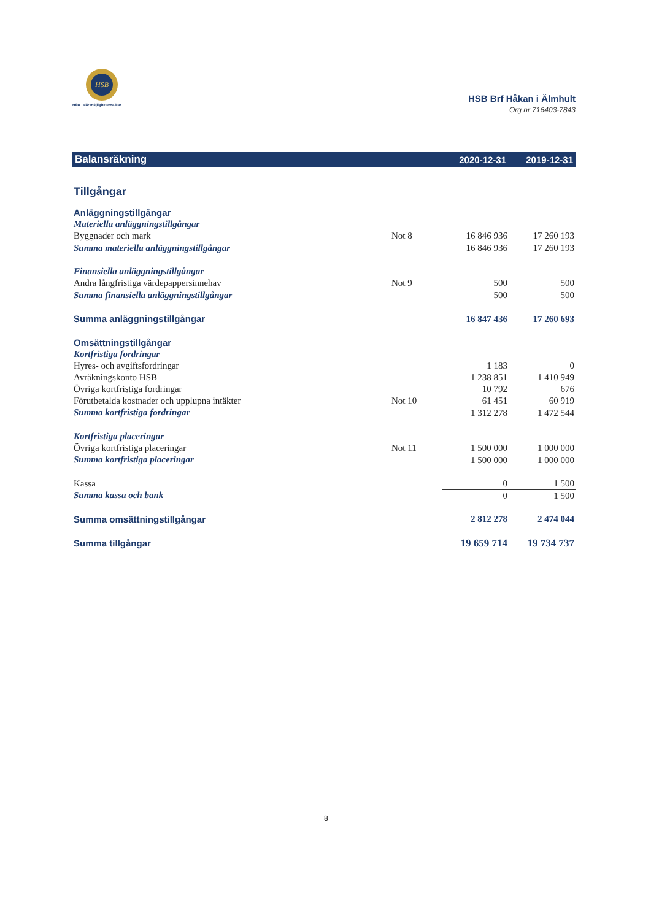HSB
HSB - där möjligheterna bor
HSB Brf Håkan i Älmhult
Org nr 716403-7843
| Balansräkning | | 2020-12-31 | 2019-12-31 |
| --- | --- | --- | --- |
| Tillgångar | | | |
| Anläggningstillgångar | | | |
| Materiella anläggningstillgångar | | | |
| Byggnader och mark | Not 8 | 16 846 936 | 17 260 193 |
| Summa materiella anläggningstillgångar | | 16 846 936 | 17 260 193 |
| Finansiella anläggningstillgångar | | | |
| Andra långfristiga värdepappersinnehav | Not 9 | 500 | 500 |
| Summa finansiella anläggningstillgångar | | 500 | 500 |
| Summa anläggningstillgångar | | 16 847 436 | 17 260 693 |
| Omsättningstillgångar | | | |
| Kortfristiga fordringar | | | |
| Hyres- och avgiftsfordringar | | 1 183 | 0 |
| Avräkningskonto HSB | | 1 238 851 | 1 410 949 |
| Övriga kortfristiga fordringar | | 10 792 | 676 |
| Förutbetalda kostnader och upplupna intäkter | Not 10 | 61 451 | 60 919 |
| Summa kortfristiga fordringar | | 1 312 278 | 1 472 544 |
| Kortfristiga placeringar | | | |
| Övriga kortfristiga placeringar | Not 11 | 1 500 000 | 1 000 000 |
| Summa kortfristiga placeringar | | 1 500 000 | 1 000 000 |
| Kassa | | 0 | 1 500 |
| Summa kassa och bank | | 0 | 1 500 |
| Summa omsättningstillgångar | | 2 812 278 | 2 474 044 |
| Summa tillgångar | | 19 659 714 | 19 734 737 |
8